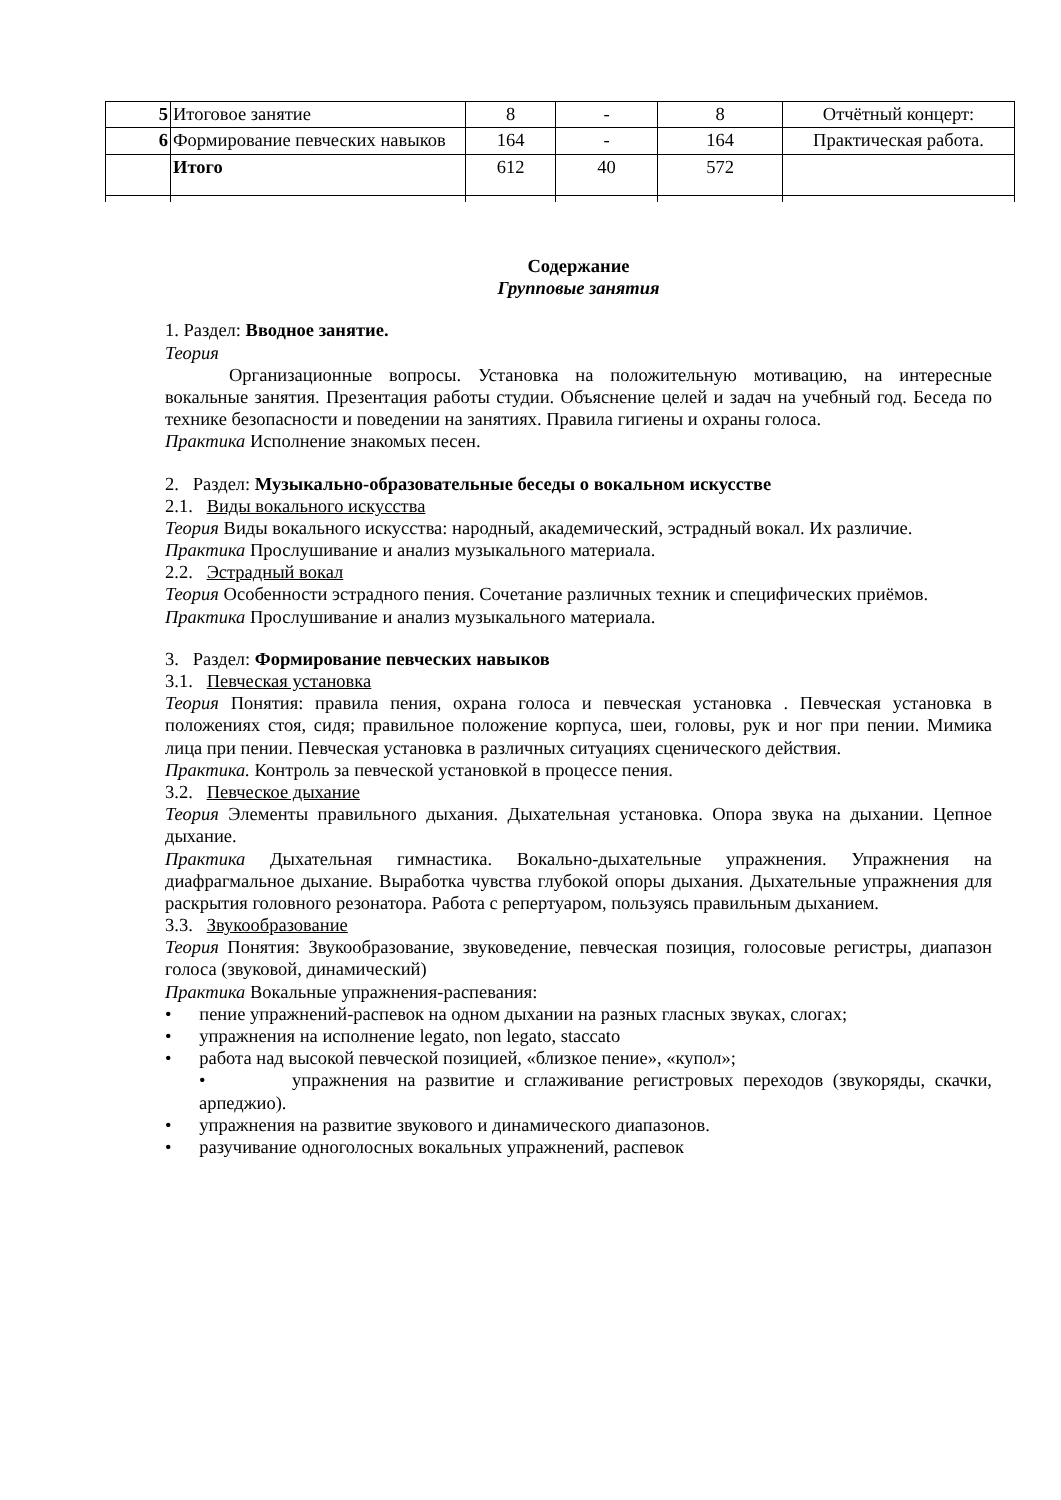| 5 | Итоговое занятие | 8 | - | 8 | Отчётный концерт: |
| 6 | Формирование певческих навыков | 164 | - | 164 | Практическая работа. |
| | Итого | 612 | 40 | 572 | |
Содержание
Групповые занятия
1. Раздел: Вводное занятие.
Теория
Организационные вопросы. Установка на положительную мотивацию, на интересные вокальные занятия. Презентация работы студии. Объяснение целей и задач на учебный год. Беседа по технике безопасности и поведении на занятиях. Правила гигиены и охраны голоса.
Практика Исполнение знакомых песен.
2. Раздел: Музыкально-образовательные беседы о вокальном искусстве
2.1. Виды вокального искусства
Теория Виды вокального искусства: народный, академический, эстрадный вокал. Их различие.
Практика Прослушивание и анализ музыкального материала.
2.2. Эстрадный вокал
Теория Особенности эстрадного пения. Сочетание различных техник и специфических приёмов.
Практика Прослушивание и анализ музыкального материала.
3. Раздел: Формирование певческих навыков
3.1. Певческая установка
Теория Понятия: правила пения, охрана голоса и певческая установка . Певческая установка в положениях стоя, сидя; правильное положение корпуса, шеи, головы, рук и ног при пении. Мимика лица при пении. Певческая установка в различных ситуациях сценического действия.
Практика. Контроль за певческой установкой в процессе пения.
3.2. Певческое дыхание
Теория Элементы правильного дыхания. Дыхательная установка. Опора звука на дыхании. Цепное дыхание.
Практика Дыхательная гимнастика. Вокально-дыхательные упражнения. Упражнения на диафрагмальное дыхание. Выработка чувства глубокой опоры дыхания. Дыхательные упражнения для раскрытия головного резонатора. Работа с репертуаром, пользуясь правильным дыханием.
3.3. Звукообразование
Теория Понятия: Звукообразование, звуковедение, певческая позиция, голосовые регистры, диапазон голоса (звуковой, динамический)
Практика Вокальные упражнения-распевания:
• пение упражнений-распевок на одном дыхании на разных гласных звуках, слогах;
• упражнения на исполнение legato, non legato, staccato
• работа над высокой певческой позицией, «близкое пение», «купол»;
• упражнения на развитие и сглаживание регистровых переходов (звукоряды, скачки, арпеджио).
• упражнения на развитие звукового и динамического диапазонов.
• разучивание одноголосных вокальных упражнений, распевок